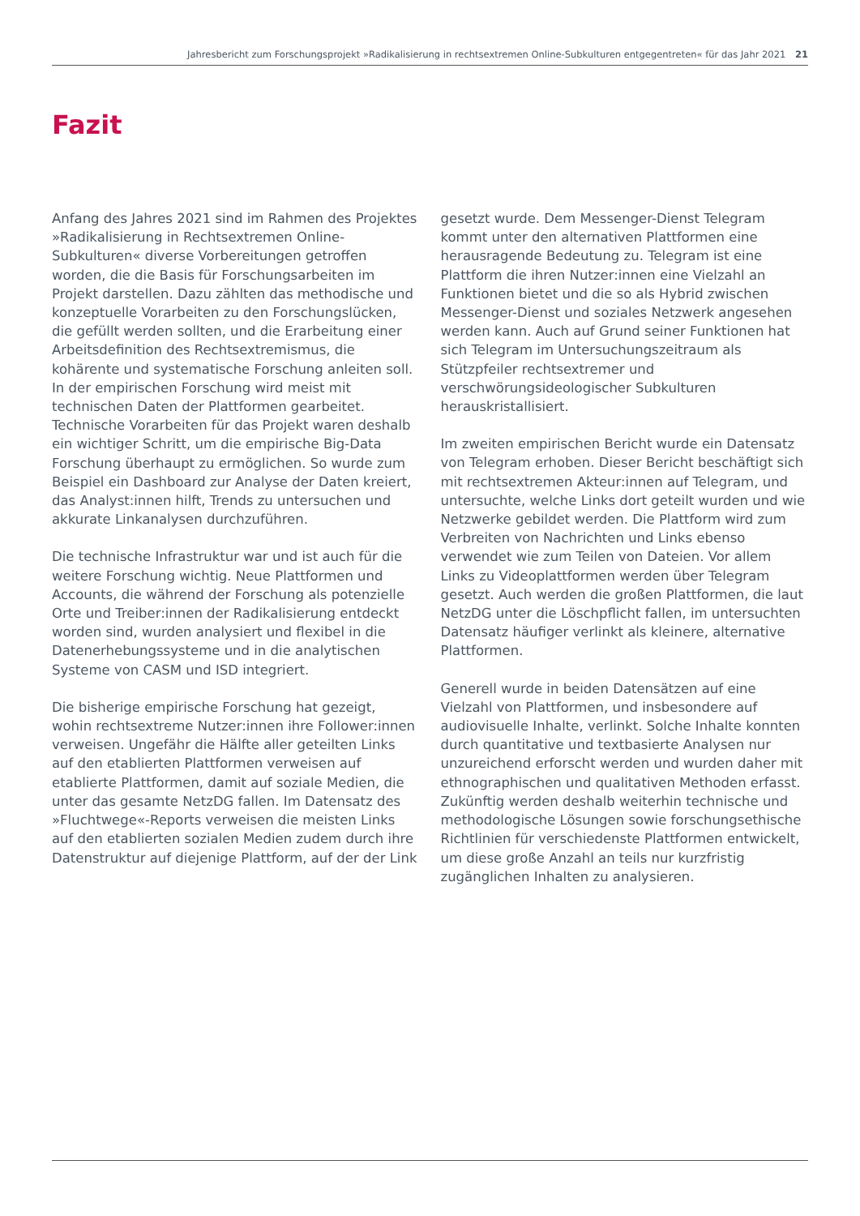Jahresbericht zum Forschungsprojekt »Radikalisierung in rechtsextremen Online-Subkulturen entgegentreten« für das Jahr 2021 21
Fazit
Anfang des Jahres 2021 sind im Rahmen des Projektes »Radikalisierung in Rechtsextremen Online-Subkulturen« diverse Vorbereitungen getroffen worden, die die Basis für Forschungsarbeiten im Projekt darstellen. Dazu zählten das methodische und konzeptuelle Vorarbeiten zu den Forschungslücken, die gefüllt werden sollten, und die Erarbeitung einer Arbeitsdefinition des Rechtsextremismus, die kohärente und systematische Forschung anleiten soll. In der empirischen Forschung wird meist mit technischen Daten der Plattformen gearbeitet. Technische Vorarbeiten für das Projekt waren deshalb ein wichtiger Schritt, um die empirische Big-Data Forschung überhaupt zu ermöglichen. So wurde zum Beispiel ein Dashboard zur Analyse der Daten kreiert, das Analyst:innen hilft, Trends zu untersuchen und akkurate Linkanalysen durchzuführen.
Die technische Infrastruktur war und ist auch für die weitere Forschung wichtig. Neue Plattformen und Accounts, die während der Forschung als potenzielle Orte und Treiber:innen der Radikalisierung entdeckt worden sind, wurden analysiert und flexibel in die Datenerhebungssysteme und in die analytischen Systeme von CASM und ISD integriert.
Die bisherige empirische Forschung hat gezeigt, wohin rechtsextreme Nutzer:innen ihre Follower:innen verweisen. Ungefähr die Hälfte aller geteilten Links auf den etablierten Plattformen verweisen auf etablierte Plattformen, damit auf soziale Medien, die unter das gesamte NetzDG fallen. Im Datensatz des »Fluchtwege«-Reports verweisen die meisten Links auf den etablierten sozialen Medien zudem durch ihre Datenstruktur auf diejenige Plattform, auf der der Link
gesetzt wurde. Dem Messenger-Dienst Telegram kommt unter den alternativen Plattformen eine herausragende Bedeutung zu. Telegram ist eine Plattform die ihren Nutzer:innen eine Vielzahl an Funktionen bietet und die so als Hybrid zwischen Messenger-Dienst und soziales Netzwerk angesehen werden kann. Auch auf Grund seiner Funktionen hat sich Telegram im Untersuchungszeitraum als Stützpfeiler rechtsextremer und verschwörungsideologischer Subkulturen herauskristallisiert.
Im zweiten empirischen Bericht wurde ein Datensatz von Telegram erhoben. Dieser Bericht beschäftigt sich mit rechtsextremen Akteur:innen auf Telegram, und untersuchte, welche Links dort geteilt wurden und wie Netzwerke gebildet werden. Die Plattform wird zum Verbreiten von Nachrichten und Links ebenso verwendet wie zum Teilen von Dateien. Vor allem Links zu Videoplattformen werden über Telegram gesetzt. Auch werden die großen Plattformen, die laut NetzDG unter die Löschpflicht fallen, im untersuchten Datensatz häufiger verlinkt als kleinere, alternative Plattformen.
Generell wurde in beiden Datensätzen auf eine Vielzahl von Plattformen, und insbesondere auf audiovisuelle Inhalte, verlinkt. Solche Inhalte konnten durch quantitative und textbasierte Analysen nur unzureichend erforscht werden und wurden daher mit ethnographischen und qualitativen Methoden erfasst. Zukünftig werden deshalb weiterhin technische und methodologische Lösungen sowie forschungsethische Richtlinien für verschiedenste Plattformen entwickelt, um diese große Anzahl an teils nur kurzfristig zugänglichen Inhalten zu analysieren.